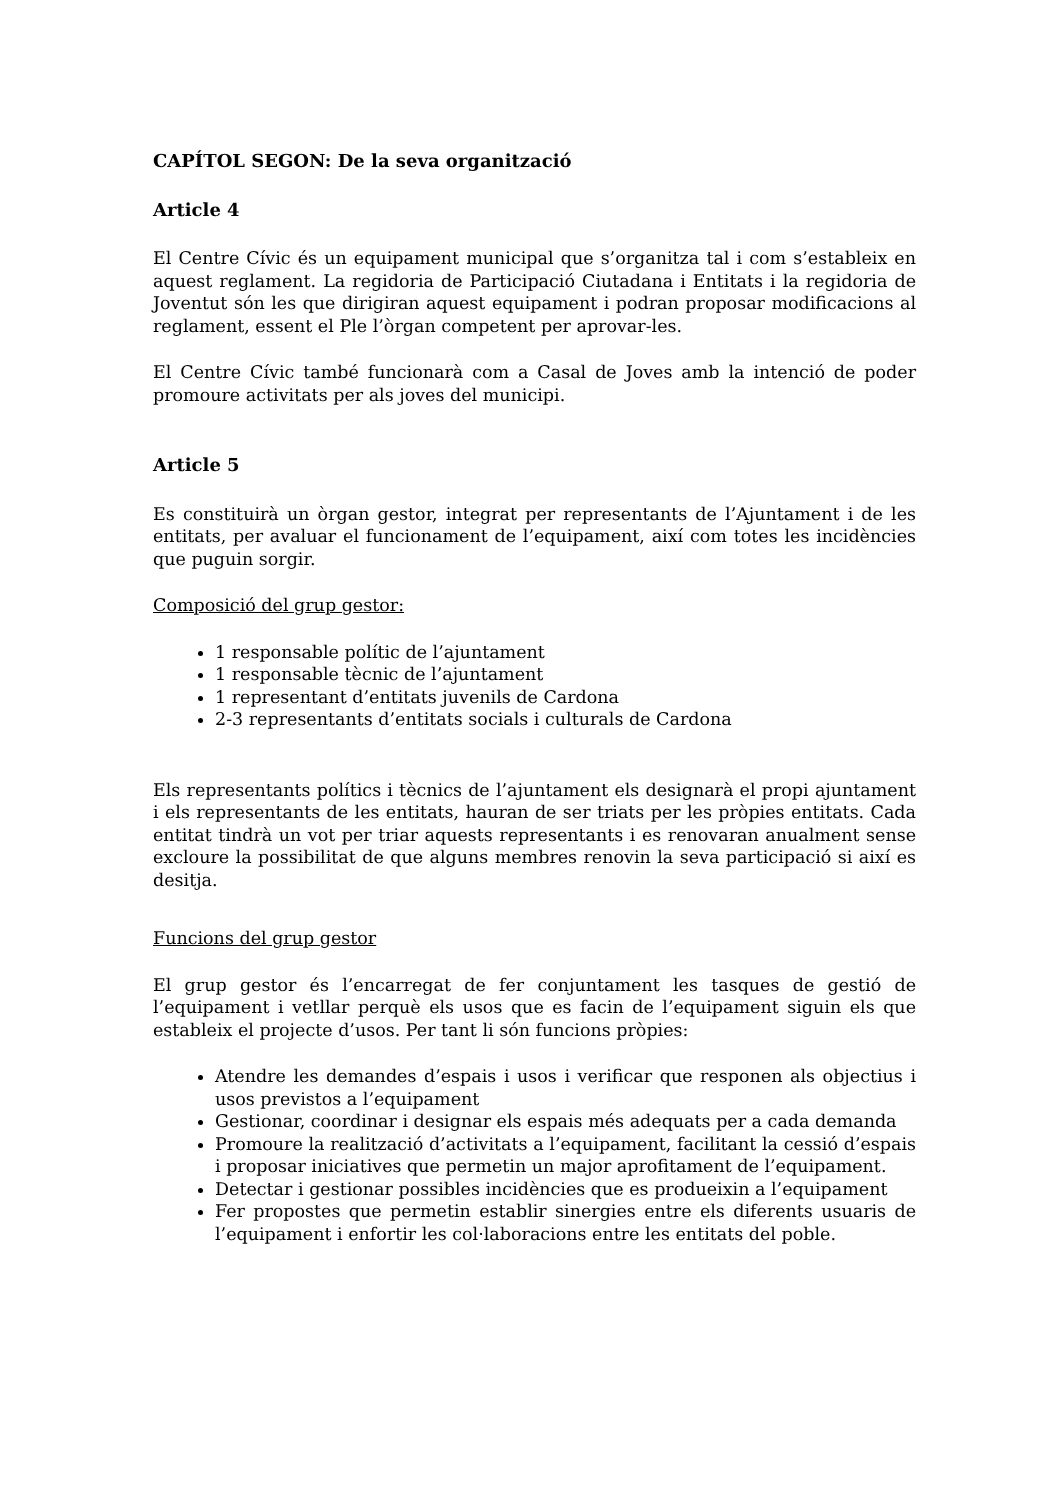CAPÍTOL SEGON: De la seva organització
Article 4
El Centre Cívic és un equipament municipal que s’organitza tal i com s’estableix en aquest reglament. La regidoria de Participació Ciutadana i Entitats i la regidoria de Joventut són les que dirigiran aquest equipament i podran proposar modificacions al reglament, essent el Ple l’òrgan competent per aprovar-les.
El Centre Cívic també funcionarà com a Casal de Joves amb la intenció de poder promoure activitats per als joves del municipi.
Article 5
Es constituirà un òrgan gestor, integrat per representants de l’Ajuntament i de les entitats, per avaluar el funcionament de l’equipament, així com totes les incidències que puguin sorgir.
Composició del grup gestor:
1 responsable polític de l’ajuntament
1 responsable tècnic de l’ajuntament
1 representant d’entitats juvenils de Cardona
2-3 representants d’entitats socials i culturals de Cardona
Els representants polítics i tècnics de l’ajuntament els designarà el propi ajuntament i els representants de les entitats, hauran de ser triats per les pròpies entitats. Cada entitat tindrà un vot per triar aquests representants i es renovaran anualment sense excloure la possibilitat de que alguns membres renovin la seva participació si així es desitja.
Funcions del grup gestor
El grup gestor és l’encarregat de fer conjuntament les tasques de gestió de l’equipament i vetllar perquè els usos que es facin de l’equipament siguin els que estableix el projecte d’usos. Per tant li són funcions pròpies:
Atendre les demandes d’espais i usos i verificar que responen als objectius i usos previstos a l’equipament
Gestionar, coordinar i designar els espais més adequats per a cada demanda
Promoure la realització d’activitats a l’equipament, facilitant la cessió d’espais i proposar iniciatives que permetin un major aprofitament de l’equipament.
Detectar i gestionar possibles incidències que es produeixin a l’equipament
Fer propostes que permetin establir sinergies entre els diferents usuaris de l’equipament i enfortir les col·laboracions entre les entitats del poble.